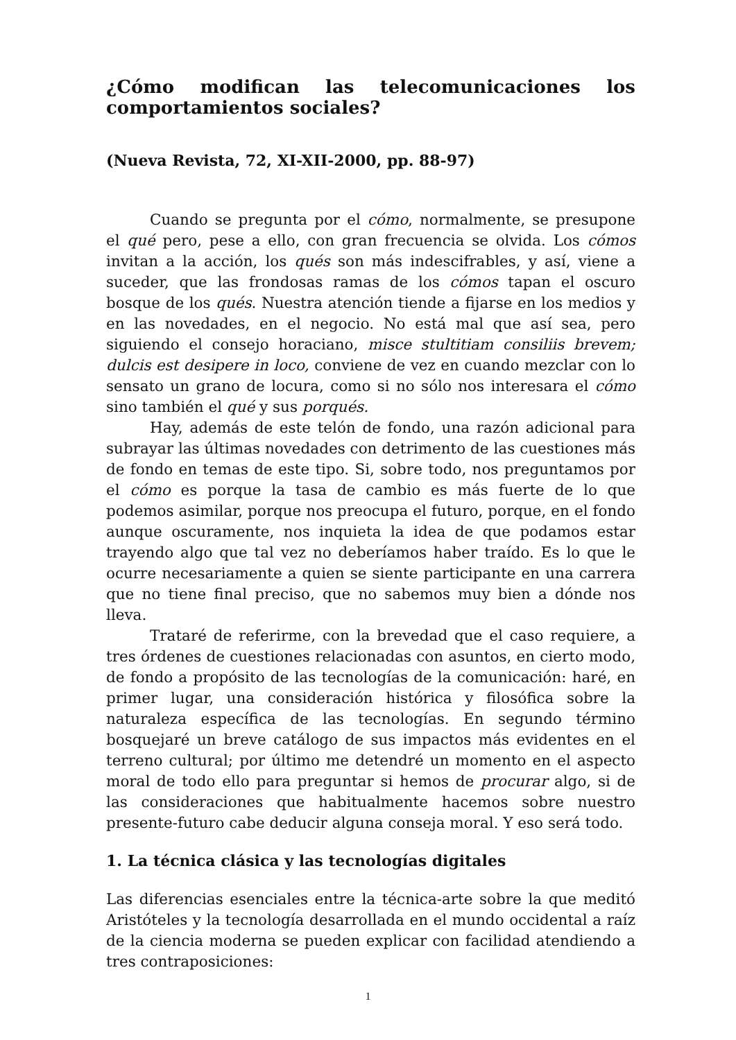¿Cómo modifican las telecomunicaciones los comportamientos sociales?
(Nueva Revista, 72, XI-XII-2000, pp. 88-97)
Cuando se pregunta por el cómo, normalmente, se presupone el qué pero, pese a ello, con gran frecuencia se olvida. Los cómos invitan a la acción, los qués son más indescifrables, y así, viene a suceder, que las frondosas ramas de los cómos tapan el oscuro bosque de los qués. Nuestra atención tiende a fijarse en los medios y en las novedades, en el negocio. No está mal que así sea, pero siguiendo el consejo horaciano, misce stultitiam consiliis brevem; dulcis est desipere in loco, conviene de vez en cuando mezclar con lo sensato un grano de locura, como si no sólo nos interesara el cómo sino también el qué y sus porqués.
Hay, además de este telón de fondo, una razón adicional para subrayar las últimas novedades con detrimento de las cuestiones más de fondo en temas de este tipo. Si, sobre todo, nos preguntamos por el cómo es porque la tasa de cambio es más fuerte de lo que podemos asimilar, porque nos preocupa el futuro, porque, en el fondo aunque oscuramente, nos inquieta la idea de que podamos estar trayendo algo que tal vez no deberíamos haber traído. Es lo que le ocurre necesariamente a quien se siente participante en una carrera que no tiene final preciso, que no sabemos muy bien a dónde nos lleva.
Trataré de referirme, con la brevedad que el caso requiere, a tres órdenes de cuestiones relacionadas con asuntos, en cierto modo, de fondo a propósito de las tecnologías de la comunicación: haré, en primer lugar, una consideración histórica y filosófica sobre la naturaleza específica de las tecnologías. En segundo término bosquejaré un breve catálogo de sus impactos más evidentes en el terreno cultural; por último me detendré un momento en el aspecto moral de todo ello para preguntar si hemos de procurar algo, si de las consideraciones que habitualmente hacemos sobre nuestro presente-futuro cabe deducir alguna conseja moral. Y eso será todo.
1. La técnica clásica y las tecnologías digitales
Las diferencias esenciales entre la técnica-arte sobre la que meditó Aristóteles y la tecnología desarrollada en el mundo occidental a raíz de la ciencia moderna se pueden explicar con facilidad atendiendo a tres contraposiciones:
1